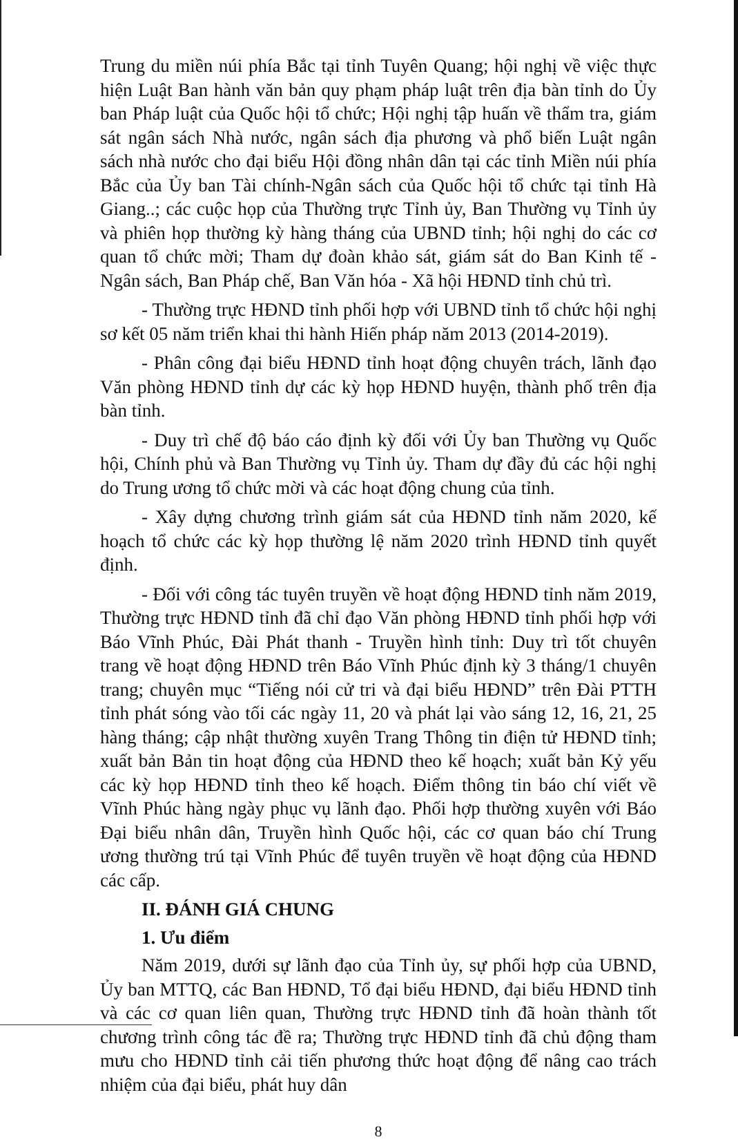Trung du miền núi phía Bắc tại tỉnh Tuyên Quang; hội nghị về việc thực hiện Luật Ban hành văn bản quy phạm pháp luật trên địa bàn tỉnh do Ủy ban Pháp luật của Quốc hội tổ chức; Hội nghị tập huấn về thẩm tra, giám sát ngân sách Nhà nước, ngân sách địa phương và phổ biến Luật ngân sách nhà nước cho đại biểu Hội đồng nhân dân tại các tỉnh Miền núi phía Bắc của Ủy ban Tài chính-Ngân sách của Quốc hội tổ chức tại tỉnh Hà Giang..; các cuộc họp của Thường trực Tỉnh ủy, Ban Thường vụ Tỉnh ủy và phiên họp thường kỳ hàng tháng của UBND tỉnh; hội nghị do các cơ quan tổ chức mời; Tham dự đoàn khảo sát, giám sát do Ban Kinh tế - Ngân sách, Ban Pháp chế, Ban Văn hóa - Xã hội HĐND tỉnh chủ trì.
- Thường trực HĐND tỉnh phối hợp với UBND tỉnh tổ chức hội nghị sơ kết 05 năm triển khai thi hành Hiến pháp năm 2013 (2014-2019).
- Phân công đại biểu HĐND tỉnh hoạt động chuyên trách, lãnh đạo Văn phòng HĐND tỉnh dự các kỳ họp HĐND huyện, thành phố trên địa bàn tỉnh.
- Duy trì chế độ báo cáo định kỳ đối với Ủy ban Thường vụ Quốc hội, Chính phủ và Ban Thường vụ Tỉnh ủy. Tham dự đầy đủ các hội nghị do Trung ương tổ chức mời và các hoạt động chung của tỉnh.
- Xây dựng chương trình giám sát của HĐND tỉnh năm 2020, kế hoạch tổ chức các kỳ họp thường lệ năm 2020 trình HĐND tỉnh quyết định.
- Đối với công tác tuyên truyền về hoạt động HĐND tỉnh năm 2019, Thường trực HĐND tỉnh đã chỉ đạo Văn phòng HĐND tỉnh phối hợp với Báo Vĩnh Phúc, Đài Phát thanh - Truyền hình tỉnh: Duy trì tốt chuyên trang về hoạt động HĐND trên Báo Vĩnh Phúc định kỳ 3 tháng/1 chuyên trang; chuyên mục “Tiếng nói cử tri và đại biểu HĐND” trên Đài PTTH tỉnh phát sóng vào tối các ngày 11, 20 và phát lại vào sáng 12, 16, 21, 25 hàng tháng; cập nhật thường xuyên Trang Thông tin điện tử HĐND tỉnh; xuất bản Bản tin hoạt động của HĐND theo kế hoạch; xuất bản Kỷ yếu các kỳ họp HĐND tỉnh theo kế hoạch. Điểm thông tin báo chí viết về Vĩnh Phúc hàng ngày phục vụ lãnh đạo. Phối hợp thường xuyên với Báo Đại biểu nhân dân, Truyền hình Quốc hội, các cơ quan báo chí Trung ương thường trú tại Vĩnh Phúc để tuyên truyền về hoạt động của HĐND các cấp.
II. ĐÁNH GIÁ CHUNG
1. Ưu điểm
Năm 2019, dưới sự lãnh đạo của Tỉnh ủy, sự phối hợp của UBND, Ủy ban MTTQ, các Ban HĐND, Tổ đại biểu HĐND, đại biểu HĐND tỉnh và các cơ quan liên quan, Thường trực HĐND tỉnh đã hoàn thành tốt chương trình công tác đề ra; Thường trực HĐND tỉnh đã chủ động tham mưu cho HĐND tỉnh cải tiến phương thức hoạt động để nâng cao trách nhiệm của đại biểu, phát huy dân
8